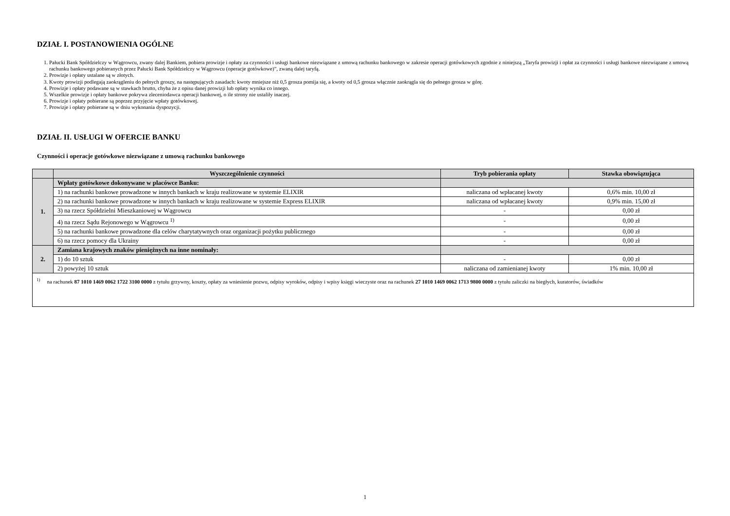DZIAŁ I. POSTANOWIENIA OGÓLNE
1. Pałucki Bank Spółdzielczy w Wągrowcu, zwany dalej Bankiem, pobiera prowizje i opłaty za czynności i usługi bankowe niezwiązane z umową rachunku bankowego w zakresie operacji gotówkowych zgodnie z niniejszą „Taryfa prowizji i opłat za czynności i usługi bankowe niezwiązane z umową rachunku bankowego pobieranych przez Pałucki Bank Spółdzielczy w Wągrowcu (operacje gotówkowe)”, zwaną dalej taryfą.
2. Prowizje i opłaty ustalane są w złotych.
3. Kwoty prowizji podlegają zaokrągleniu do pełnych groszy, na następujących zasadach: kwoty mniejsze niż 0,5 grosza pomija się, a kwoty od 0,5 grosza włącznie zaokrągla się do pełnego grosza w górę.
4. Prowizje i opłaty podawane są w stawkach brutto, chyba że z opisu danej prowizji lub opłaty wynika co innego.
5. Wszelkie prowizje i opłaty bankowe pokrywa zleceniodawca operacji bankowej, o ile strony nie ustaliły inaczej.
6. Prowizje i opłaty pobierane są poprzez przyjęcie wpłaty gotówkowej.
7. Prowizje i opłaty pobierane są w dniu wykonania dyspozycji.
DZIAŁ II. USŁUGI W OFERCIE BANKU
Czynności i operacje gotówkowe niezwiązane z umową rachunku bankowego
| | Wyszczególnienie czynności | Tryb pobierania opłaty | Stawka obowiązująca |
| --- | --- | --- | --- |
| 1. | Wpłaty gotówkowe dokonywane w placówce Banku: | | |
| | 1) na rachunki bankowe prowadzone w innych bankach w kraju realizowane w systemie ELIXIR | naliczana od wpłacanej kwoty | 0,6% min. 10,00 zł |
| | 2) na rachunki bankowe prowadzone w innych bankach w kraju realizowane w systemie Express ELIXIR | naliczana od wpłacanej kwoty | 0,9% min. 15,00 zł |
| | 3) na rzecz Spółdzielni Mieszkaniowej w Wągrowcu | - | 0,00 zł |
| | 4) na rzecz Sądu Rejonowego w Wągrowcu <sup>1)</sup> | - | 0,00 zł |
| | 5) na rachunki bankowe prowadzone dla celów charytatywnych oraz organizacji pożytku publicznego | - | 0,00 zł |
| | 6) na rzecz pomocy dla Ukrainy | - | 0,00 zł |
| 2. | Zamiana krajowych znaków pieniężnych na inne nominały: | | |
| | 1) do 10 sztuk | - | 0,00 zł |
| | 2) powyżej 10 sztuk | naliczana od zamienianej kwoty | 1% min. 10,00 zł |
| <sup>1)</sup> na rachunek 87 1010 1469 0062 1722 3100 0000 z tytułu grzywny, koszty, opłaty za wniesienie pozwu, odpisy wyroków, odpisy i wpisy księgi wieczyste oraz na rachunek 27 1010 1469 0062 1713 9800 0000 z tytułu zaliczki na biegłych, kuratorów, świadków | | | |
1